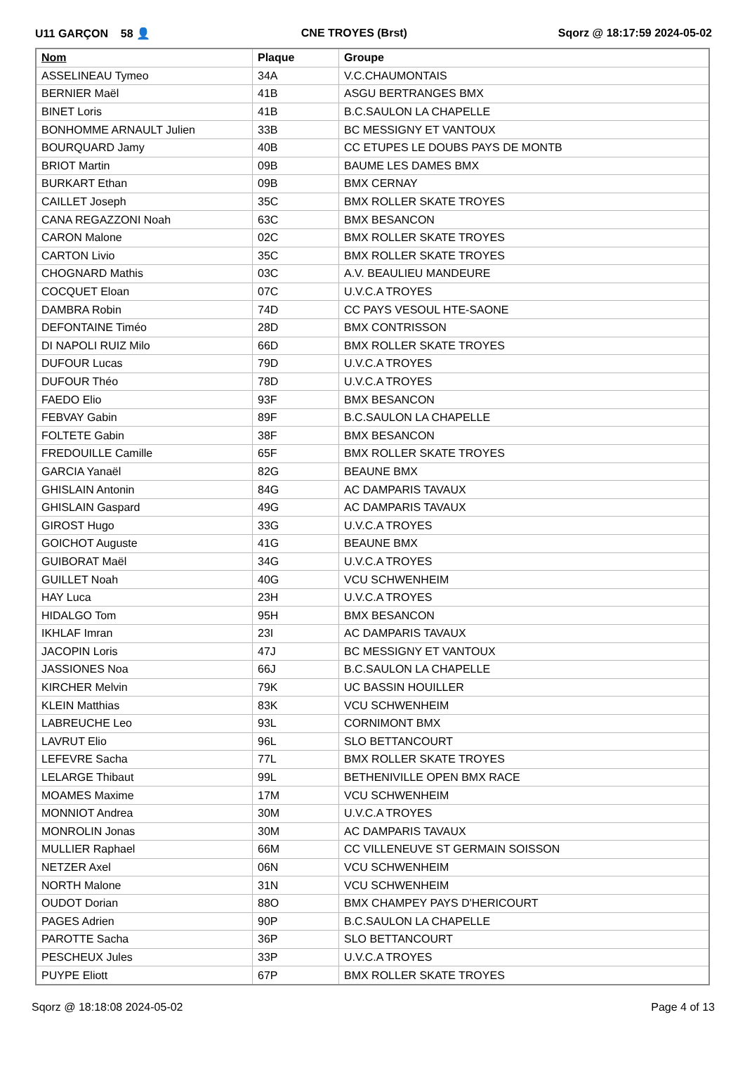U11 GARÇON 58 👤 CNE TROYES (Brst) Sqorz @ 18:17:59 2024-05-02
| Nom | Plaque | Groupe |
| --- | --- | --- |
| ASSELINEAU Tymeo | 34A | V.C.CHAUMONTAIS |
| BERNIER Maël | 41B | ASGU BERTRANGES BMX |
| BINET Loris | 41B | B.C.SAULON LA CHAPELLE |
| BONHOMME ARNAULT Julien | 33B | BC MESSIGNY ET VANTOUX |
| BOURQUARD Jamy | 40B | CC ETUPES LE DOUBS PAYS DE MONTB |
| BRIOT Martin | 09B | BAUME LES DAMES BMX |
| BURKART Ethan | 09B | BMX CERNAY |
| CAILLET Joseph | 35C | BMX ROLLER SKATE TROYES |
| CANA REGAZZONI Noah | 63C | BMX BESANCON |
| CARON Malone | 02C | BMX ROLLER SKATE TROYES |
| CARTON Livio | 35C | BMX ROLLER SKATE TROYES |
| CHOGNARD Mathis | 03C | A.V. BEAULIEU MANDEURE |
| COCQUET Eloan | 07C | U.V.C.A TROYES |
| DAMBRA Robin | 74D | CC PAYS VESOUL HTE-SAONE |
| DEFONTAINE Timéo | 28D | BMX CONTRISSON |
| DI NAPOLI RUIZ Milo | 66D | BMX ROLLER SKATE TROYES |
| DUFOUR Lucas | 79D | U.V.C.A TROYES |
| DUFOUR Théo | 78D | U.V.C.A TROYES |
| FAEDO Elio | 93F | BMX BESANCON |
| FEBVAY Gabin | 89F | B.C.SAULON LA CHAPELLE |
| FOLTETE Gabin | 38F | BMX BESANCON |
| FREDOUILLE Camille | 65F | BMX ROLLER SKATE TROYES |
| GARCIA Yanaël | 82G | BEAUNE BMX |
| GHISLAIN Antonin | 84G | AC DAMPARIS TAVAUX |
| GHISLAIN Gaspard | 49G | AC DAMPARIS TAVAUX |
| GIROST Hugo | 33G | U.V.C.A TROYES |
| GOICHOT Auguste | 41G | BEAUNE BMX |
| GUIBORAT Maël | 34G | U.V.C.A TROYES |
| GUILLET Noah | 40G | VCU SCHWENHEIM |
| HAY Luca | 23H | U.V.C.A TROYES |
| HIDALGO Tom | 95H | BMX BESANCON |
| IKHLAF Imran | 23I | AC DAMPARIS TAVAUX |
| JACOPIN Loris | 47J | BC MESSIGNY ET VANTOUX |
| JASSIONES Noa | 66J | B.C.SAULON LA CHAPELLE |
| KIRCHER Melvin | 79K | UC BASSIN HOUILLER |
| KLEIN Matthias | 83K | VCU SCHWENHEIM |
| LABREUCHE Leo | 93L | CORNIMONT BMX |
| LAVRUT Elio | 96L | SLO BETTANCOURT |
| LEFEVRE Sacha | 77L | BMX ROLLER SKATE TROYES |
| LELARGE Thibaut | 99L | BETHENIVILLE OPEN BMX RACE |
| MOAMES Maxime | 17M | VCU SCHWENHEIM |
| MONNIOT Andrea | 30M | U.V.C.A TROYES |
| MONROLIN Jonas | 30M | AC DAMPARIS TAVAUX |
| MULLIER Raphael | 66M | CC VILLENEUVE ST GERMAIN SOISSON |
| NETZER Axel | 06N | VCU SCHWENHEIM |
| NORTH Malone | 31N | VCU SCHWENHEIM |
| OUDOT Dorian | 88O | BMX CHAMPEY PAYS D'HERICOURT |
| PAGES Adrien | 90P | B.C.SAULON LA CHAPELLE |
| PAROTTE Sacha | 36P | SLO BETTANCOURT |
| PESCHEUX Jules | 33P | U.V.C.A TROYES |
| PUYPE Eliott | 67P | BMX ROLLER SKATE TROYES |
Sqorz @ 18:18:08 2024-05-02 Page 4 of 13